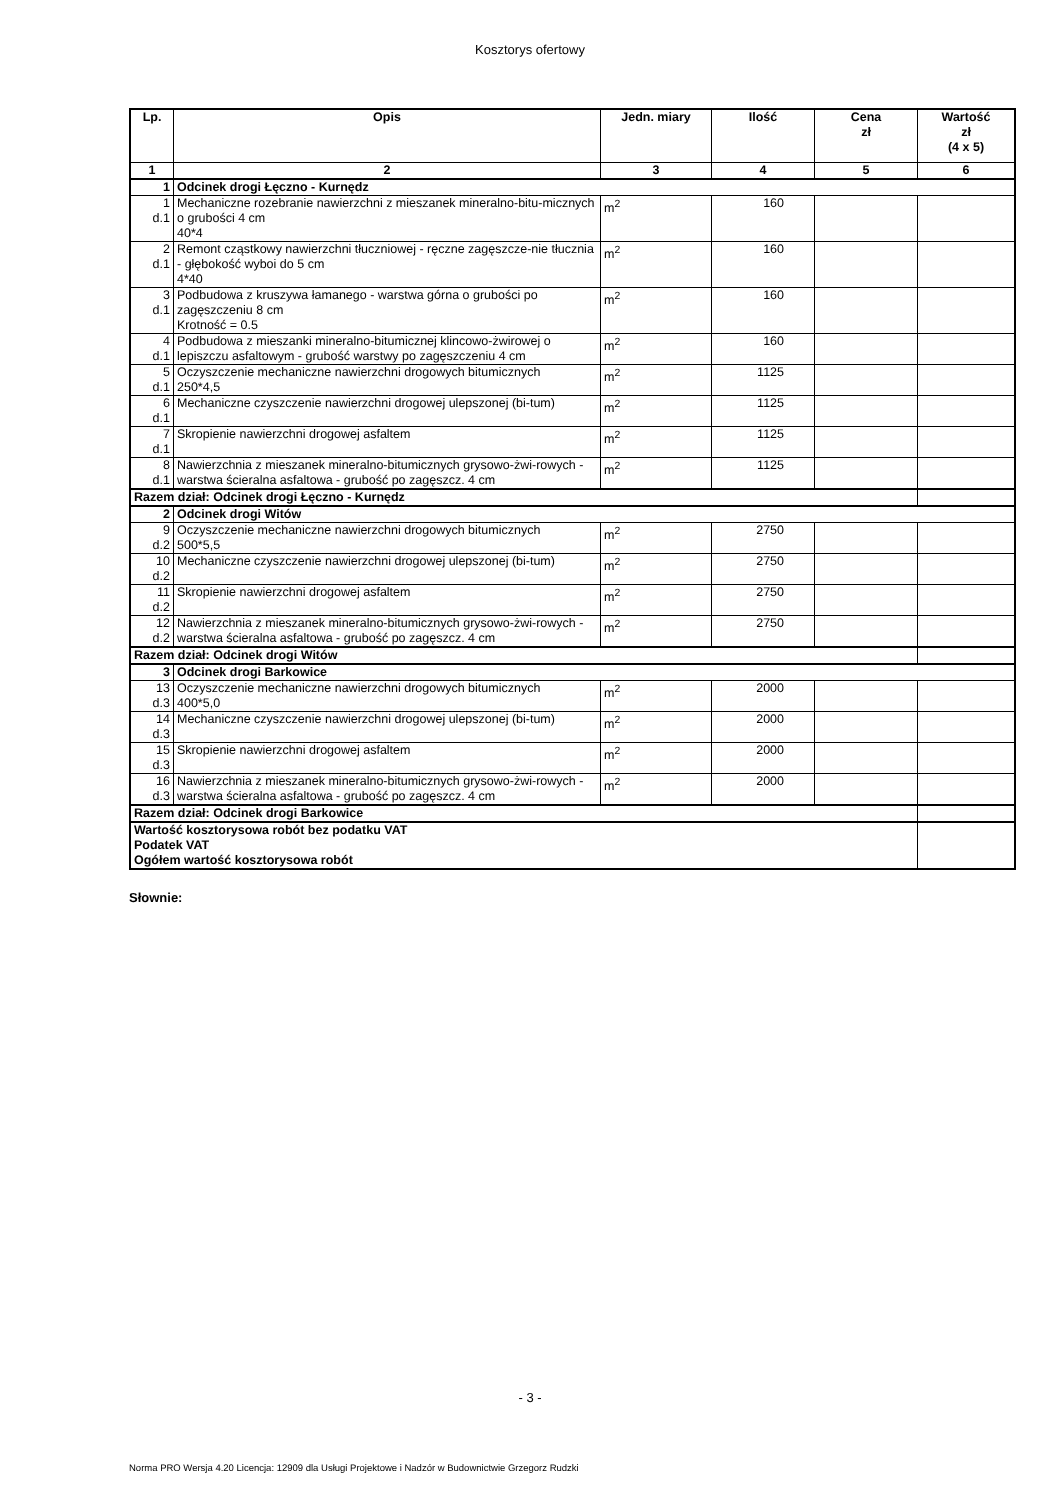Kosztorys ofertowy
| Lp. | Opis | Jedn. miary | Ilość | Cena zł | Wartość zł (4 x 5) |
| --- | --- | --- | --- | --- | --- |
| 1 | 2 | 3 | 4 | 5 | 6 |
| 1 | Odcinek drogi Łęczno - Kurnędz | | | | |
| 1 d.1 | Mechaniczne rozebranie nawierzchni z mieszanek mineralno-bitu-micznych o grubości 4 cm 40*4 | m<sup>2</sup> | 160 | | |
| 2 d.1 | Remont cząstkowy nawierzchni tłuczniowej - ręczne zagęszcze-nie tłucznia - głębokość wyboi do 5 cm 4*40 | m<sup>2</sup> | 160 | | |
| 3 d.1 | Podbudowa z kruszywa łamanego - warstwa górna o grubości po zagęszczeniu 8 cm Krotność = 0.5 | m<sup>2</sup> | 160 | | |
| 4 d.1 | Podbudowa z mieszanki mineralno-bitumicznej klincowo-żwirowej o lepiszczu asfaltowym - grubość warstwy po zagęszczeniu 4 cm | m<sup>2</sup> | 160 | | |
| 5 d.1 | Oczyszczenie mechaniczne nawierzchni drogowych bitumicznych 250*4,5 | m<sup>2</sup> | 1125 | | |
| 6 d.1 | Mechaniczne czyszczenie nawierzchni drogowej ulepszonej (bi-tum) | m<sup>2</sup> | 1125 | | |
| 7 d.1 | Skropienie nawierzchni drogowej asfaltem | m<sup>2</sup> | 1125 | | |
| 8 d.1 | Nawierzchnia z mieszanek mineralno-bitumicznych grysowo-żwi-rowych - warstwa ścieralna asfaltowa - grubość po zagęszcz. 4 cm | m<sup>2</sup> | 1125 | | |
| Razem dział: Odcinek drogi Łęczno - Kurnędz | | | | | |
| 2 | Odcinek drogi Witów | | | | |
| 9 d.2 | Oczyszczenie mechaniczne nawierzchni drogowych bitumicznych 500*5,5 | m<sup>2</sup> | 2750 | | |
| 10 d.2 | Mechaniczne czyszczenie nawierzchni drogowej ulepszonej (bi-tum) | m<sup>2</sup> | 2750 | | |
| 11 d.2 | Skropienie nawierzchni drogowej asfaltem | m<sup>2</sup> | 2750 | | |
| 12 d.2 | Nawierzchnia z mieszanek mineralno-bitumicznych grysowo-żwi-rowych - warstwa ścieralna asfaltowa - grubość po zagęszcz. 4 cm | m<sup>2</sup> | 2750 | | |
| Razem dział: Odcinek drogi Witów | | | | | |
| 3 | Odcinek drogi Barkowice | | | | |
| 13 d.3 | Oczyszczenie mechaniczne nawierzchni drogowych bitumicznych 400*5,0 | m<sup>2</sup> | 2000 | | |
| 14 d.3 | Mechaniczne czyszczenie nawierzchni drogowej ulepszonej (bi-tum) | m<sup>2</sup> | 2000 | | |
| 15 d.3 | Skropienie nawierzchni drogowej asfaltem | m<sup>2</sup> | 2000 | | |
| 16 d.3 | Nawierzchnia z mieszanek mineralno-bitumicznych grysowo-żwi-rowych - warstwa ścieralna asfaltowa - grubość po zagęszcz. 4 cm | m<sup>2</sup> | 2000 | | |
| Razem dział: Odcinek drogi Barkowice | | | | | |
| Wartość kosztorysowa robót bez podatku VAT Podatek VAT Ogółem wartość kosztorysowa robót | | | | | |
Słownie:
- 3 -
Norma PRO Wersja 4.20 Licencja: 12909 dla Usługi Projektowe i Nadzór w Budownictwie Grzegorz Rudzki